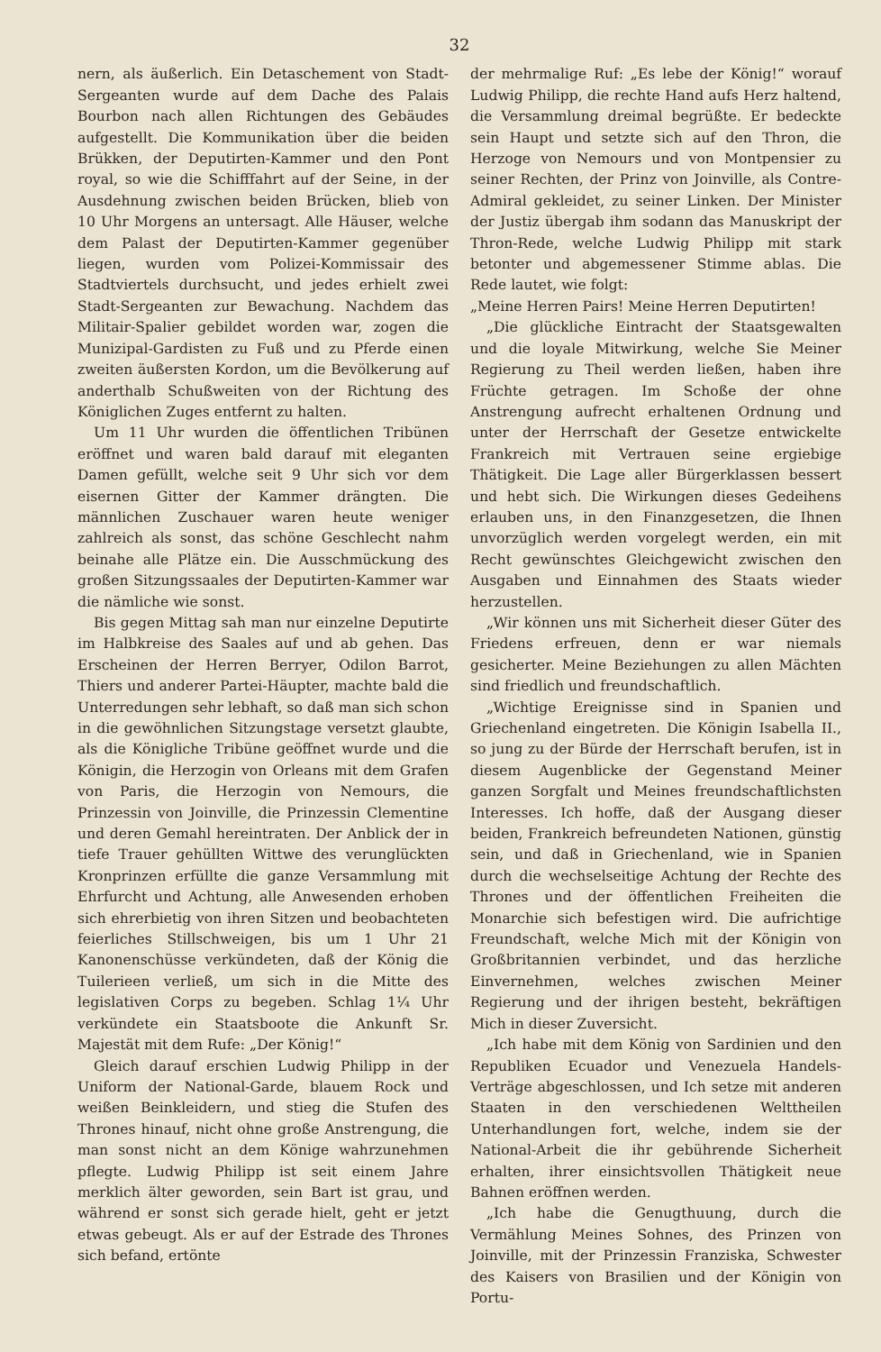32
nern, als äußerlich. Ein Detaschement von Stadt-Sergeanten wurde auf dem Dache des Palais Bourbon nach allen Richtungen des Gebäudes aufgestellt. Die Kommunikation über die beiden Brükken, der Deputirten-Kammer und den Pont royal, so wie die Schifffahrt auf der Seine, in der Ausdehnung zwischen beiden Brücken, blieb von 10 Uhr Morgens an untersagt. Alle Häuser, welche dem Palast der Deputirten-Kammer gegenüber liegen, wurden vom Polizei-Kommissair des Stadtviertels durchsucht, und jedes erhielt zwei Stadt-Sergeanten zur Bewachung. Nachdem das Militair-Spalier gebildet worden war, zogen die Munizipal-Gardisten zu Fuß und zu Pferde einen zweiten äußersten Kordon, um die Bevölkerung auf anderthalb Schußweiten von der Richtung des Königlichen Zuges entfernt zu halten.
Um 11 Uhr wurden die öffentlichen Tribünen eröffnet und waren bald darauf mit eleganten Damen gefüllt, welche seit 9 Uhr sich vor dem eisernen Gitter der Kammer drängten. Die männlichen Zuschauer waren heute weniger zahlreich als sonst, das schöne Geschlecht nahm beinahe alle Plätze ein. Die Ausschmückung des großen Sitzungssaales der Deputirten-Kammer war die nämliche wie sonst.
Bis gegen Mittag sah man nur einzelne Deputirte im Halbkreise des Saales auf und ab gehen. Das Erscheinen der Herren Berryer, Odilon Barrot, Thiers und anderer Partei-Häupter, machte bald die Unterredungen sehr lebhaft, so daß man sich schon in die gewöhnlichen Sitzungstage versetzt glaubte, als die Königliche Tribüne geöffnet wurde und die Königin, die Herzogin von Orleans mit dem Grafen von Paris, die Herzogin von Nemours, die Prinzessin von Joinville, die Prinzessin Clementine und deren Gemahl hereintraten. Der Anblick der in tiefe Trauer gehüllten Wittwe des verunglückten Kronprinzen erfüllte die ganze Versammlung mit Ehrfurcht und Achtung, alle Anwesenden erhoben sich ehrerbietig von ihren Sitzen und beobachteten feierliches Stillschweigen, bis um 1 Uhr 21 Kanonenschüsse verkündeten, daß der König die Tuilerieen verließ, um sich in die Mitte des legislativen Corps zu begeben. Schlag 1¼ Uhr verkündete ein Staatsboote die Ankunft Sr. Majestät mit dem Rufe: „Der König!“
Gleich darauf erschien Ludwig Philipp in der Uniform der National-Garde, blauem Rock und weißen Beinkleidern, und stieg die Stufen des Thrones hinauf, nicht ohne große Anstrengung, die man sonst nicht an dem Könige wahrzunehmen pflegte. Ludwig Philipp ist seit einem Jahre merklich älter geworden, sein Bart ist grau, und während er sonst sich gerade hielt, geht er jetzt etwas gebeugt. Als er auf der Estrade des Thrones sich befand, ertönte
der mehrmalige Ruf: „Es lebe der König!“ worauf Ludwig Philipp, die rechte Hand aufs Herz haltend, die Versammlung dreimal begrüßte. Er bedeckte sein Haupt und setzte sich auf den Thron, die Herzoge von Nemours und von Montpensier zu seiner Rechten, der Prinz von Joinville, als Contre-Admiral gekleidet, zu seiner Linken. Der Minister der Justiz übergab ihm sodann das Manuskript der Thron-Rede, welche Ludwig Philipp mit stark betonter und abgemessener Stimme ablas. Die Rede lautet, wie folgt:
„Meine Herren Pairs! Meine Herren Deputirten!
„Die glückliche Eintracht der Staatsgewalten und die loyale Mitwirkung, welche Sie Meiner Regierung zu Theil werden ließen, haben ihre Früchte getragen. Im Schoße der ohne Anstrengung aufrecht erhaltenen Ordnung und unter der Herrschaft der Gesetze entwickelte Frankreich mit Vertrauen seine ergiebige Thätigkeit. Die Lage aller Bürgerklassen bessert und hebt sich. Die Wirkungen dieses Gedeihens erlauben uns, in den Finanzgesetzen, die Ihnen unvorzüglich werden vorgelegt werden, ein mit Recht gewünschtes Gleichgewicht zwischen den Ausgaben und Einnahmen des Staats wieder herzustellen.
„Wir können uns mit Sicherheit dieser Güter des Friedens erfreuen, denn er war niemals gesicherter. Meine Beziehungen zu allen Mächten sind friedlich und freundschaftlich.
„Wichtige Ereignisse sind in Spanien und Griechenland eingetreten. Die Königin Isabella II., so jung zu der Bürde der Herrschaft berufen, ist in diesem Augenblicke der Gegenstand Meiner ganzen Sorgfalt und Meines freundschaftlichsten Interesses. Ich hoffe, daß der Ausgang dieser beiden, Frankreich befreundeten Nationen, günstig sein, und daß in Griechenland, wie in Spanien durch die wechselseitige Achtung der Rechte des Thrones und der öffentlichen Freiheiten die Monarchie sich befestigen wird. Die aufrichtige Freundschaft, welche Mich mit der Königin von Großbritannien verbindet, und das herzliche Einvernehmen, welches zwischen Meiner Regierung und der ihrigen besteht, bekräftigen Mich in dieser Zuversicht.
„Ich habe mit dem König von Sardinien und den Republiken Ecuador und Venezuela Handels-Verträge abgeschlossen, und Ich setze mit anderen Staaten in den verschiedenen Welttheilen Unterhandlungen fort, welche, indem sie der National-Arbeit die ihr gebührende Sicherheit erhalten, ihrer einsichtsvollen Thätigkeit neue Bahnen eröffnen werden.
„Ich habe die Genugthuung, durch die Vermählung Meines Sohnes, des Prinzen von Joinville, mit der Prinzessin Franziska, Schwester des Kaisers von Brasilien und der Königin von Portu-